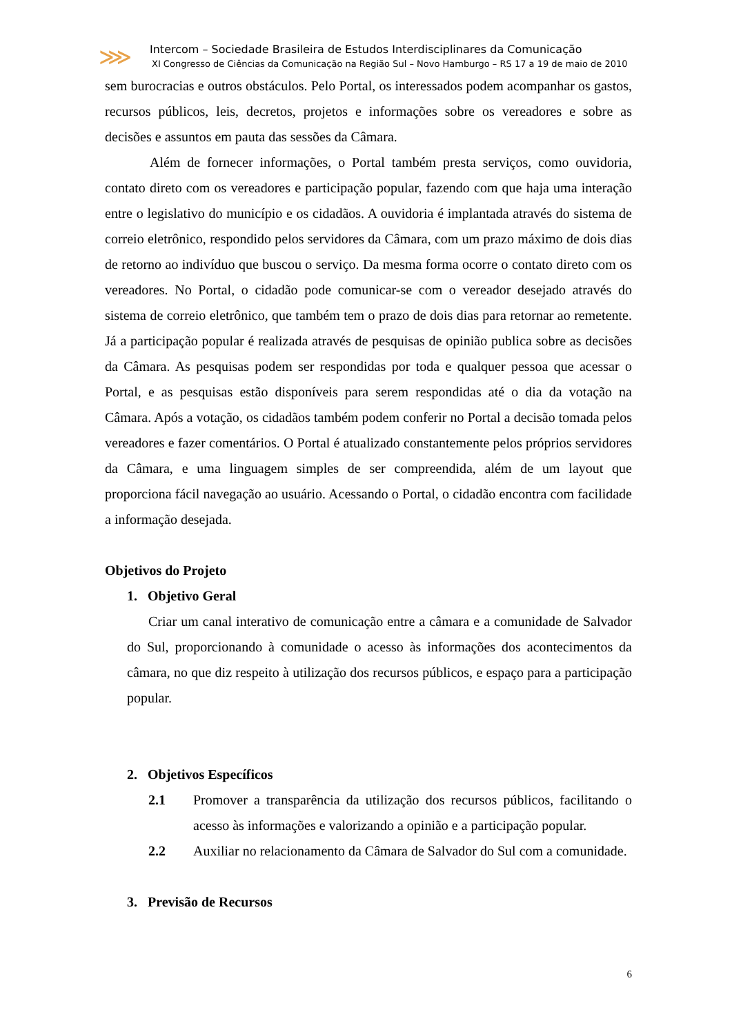⋙
Intercom – Sociedade Brasileira de Estudos Interdisciplinares da Comunicação
XI Congresso de Ciências da Comunicação na Região Sul – Novo Hamburgo – RS 17 a 19 de maio de 2010
sem burocracias e outros obstáculos. Pelo Portal, os interessados podem acompanhar os gastos, recursos públicos, leis, decretos, projetos e informações sobre os vereadores e sobre as decisões e assuntos em pauta das sessões da Câmara.
Além de fornecer informações, o Portal também presta serviços, como ouvidoria, contato direto com os vereadores e participação popular, fazendo com que haja uma interação entre o legislativo do município e os cidadãos. A ouvidoria é implantada através do sistema de correio eletrônico, respondido pelos servidores da Câmara, com um prazo máximo de dois dias de retorno ao indivíduo que buscou o serviço. Da mesma forma ocorre o contato direto com os vereadores. No Portal, o cidadão pode comunicar-se com o vereador desejado através do sistema de correio eletrônico, que também tem o prazo de dois dias para retornar ao remetente. Já a participação popular é realizada através de pesquisas de opinião publica sobre as decisões da Câmara. As pesquisas podem ser respondidas por toda e qualquer pessoa que acessar o Portal, e as pesquisas estão disponíveis para serem respondidas até o dia da votação na Câmara. Após a votação, os cidadãos também podem conferir no Portal a decisão tomada pelos vereadores e fazer comentários. O Portal é atualizado constantemente pelos próprios servidores da Câmara, e uma linguagem simples de ser compreendida, além de um layout que proporciona fácil navegação ao usuário. Acessando o Portal, o cidadão encontra com facilidade a informação desejada.
Objetivos do Projeto
1. Objetivo Geral
Criar um canal interativo de comunicação entre a câmara e a comunidade de Salvador do Sul, proporcionando à comunidade o acesso às informações dos acontecimentos da câmara, no que diz respeito à utilização dos recursos públicos, e espaço para a participação popular.
2. Objetivos Específicos
2.1 Promover a transparência da utilização dos recursos públicos, facilitando o acesso às informações e valorizando a opinião e a participação popular.
2.2 Auxiliar no relacionamento da Câmara de Salvador do Sul com a comunidade.
3. Previsão de Recursos
6